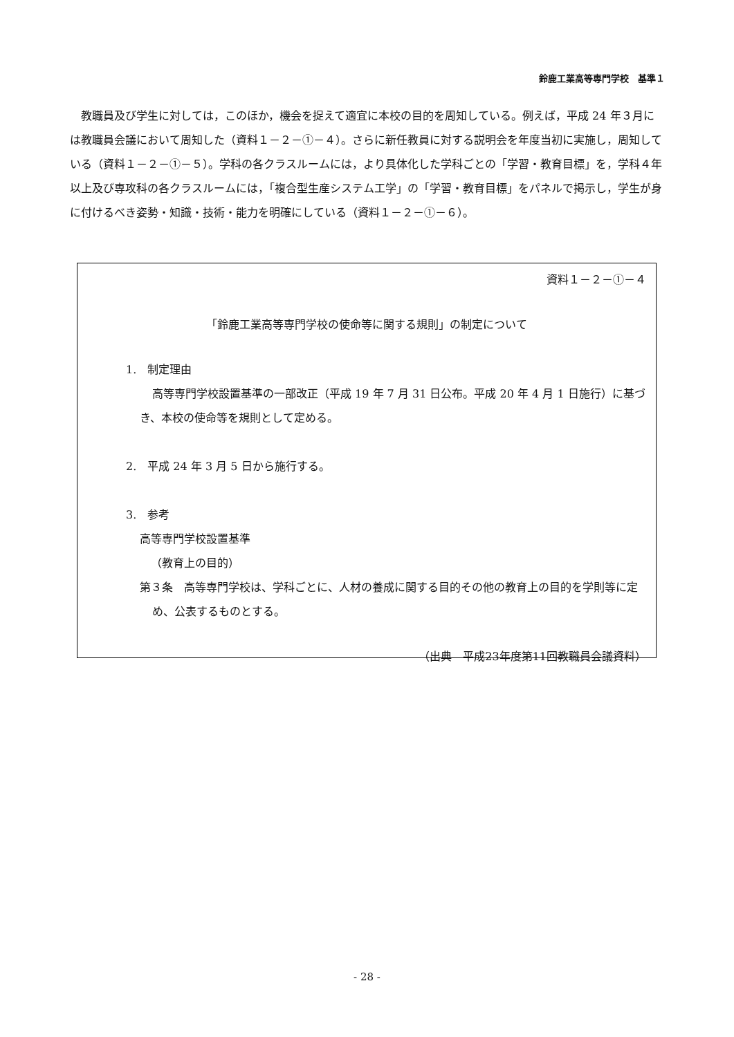鈴鹿工業高等専門学校　基準１
　教職員及び学生に対しては，このほか，機会を捉えて適宜に本校の目的を周知している。例えば，平成 24 年３月には教職員会議において周知した（資料１－２－①－４）。さらに新任教員に対する説明会を年度当初に実施し，周知している（資料１－２－①－５）。学科の各クラスルームには，より具体化した学科ごとの「学習・教育目標」を，学科４年以上及び専攻科の各クラスルームには，「複合型生産システム工学」の「学習・教育目標」をパネルで掲示し，学生が身に付けるべき姿勢・知識・技術・能力を明確にしている（資料１－２－①－６）。
資料１－２－①－４
「鈴鹿工業高等専門学校の使命等に関する規則」の制定について
1.　制定理由
高等専門学校設置基準の一部改正（平成 19 年 7 月 31 日公布。平成 20 年 4 月 1 日施行）に基づき、本校の使命等を規則として定める。
2.　平成 24 年 3 月 5 日から施行する。
3.　参考
高等専門学校設置基準
（教育上の目的）
第３条　高等専門学校は、学科ごとに、人材の養成に関する目的その他の教育上の目的を学則等に定め、公表するものとする。
（出典　平成23年度第11回教職員会議資料）
- 28 -